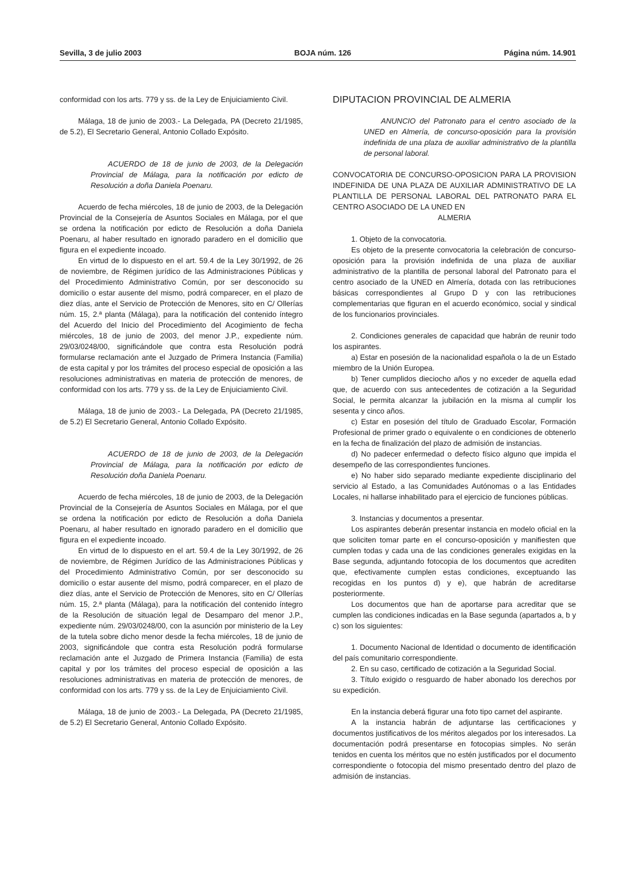Sevilla, 3 de julio 2003 BOJA núm. 126 Página núm. 14.901
conformidad con los arts. 779 y ss. de la Ley de Enjuiciamiento Civil.
Málaga, 18 de junio de 2003.- La Delegada, PA (Decreto 21/1985, de 5.2), El Secretario General, Antonio Collado Expósito.
ACUERDO de 18 de junio de 2003, de la Delegación Provincial de Málaga, para la notificación por edicto de Resolución a doña Daniela Poenaru.
Acuerdo de fecha miércoles, 18 de junio de 2003, de la Delegación Provincial de la Consejería de Asuntos Sociales en Málaga, por el que se ordena la notificación por edicto de Resolución a doña Daniela Poenaru, al haber resultado en ignorado paradero en el domicilio que figura en el expediente incoado.
En virtud de lo dispuesto en el art. 59.4 de la Ley 30/1992, de 26 de noviembre, de Régimen jurídico de las Administraciones Públicas y del Procedimiento Administrativo Común, por ser desconocido su domicilio o estar ausente del mismo, podrá comparecer, en el plazo de diez días, ante el Servicio de Protección de Menores, sito en C/ Ollerías núm. 15, 2.ª planta (Málaga), para la notificación del contenido íntegro del Acuerdo del Inicio del Procedimiento del Acogimiento de fecha miércoles, 18 de junio de 2003, del menor J.P., expediente núm. 29/03/0248/00, significándole que contra esta Resolución podrá formularse reclamación ante el Juzgado de Primera Instancia (Familia) de esta capital y por los trámites del proceso especial de oposición a las resoluciones administrativas en materia de protección de menores, de conformidad con los arts. 779 y ss. de la Ley de Enjuiciamiento Civil.
Málaga, 18 de junio de 2003.- La Delegada, PA (Decreto 21/1985, de 5.2) El Secretario General, Antonio Collado Expósito.
ACUERDO de 18 de junio de 2003, de la Delegación Provincial de Málaga, para la notificación por edicto de Resolución doña Daniela Poenaru.
Acuerdo de fecha miércoles, 18 de junio de 2003, de la Delegación Provincial de la Consejería de Asuntos Sociales en Málaga, por el que se ordena la notificación por edicto de Resolución a doña Daniela Poenaru, al haber resultado en ignorado paradero en el domicilio que figura en el expediente incoado.
En virtud de lo dispuesto en el art. 59.4 de la Ley 30/1992, de 26 de noviembre, de Régimen Jurídico de las Administraciones Públicas y del Procedimiento Administrativo Común, por ser desconocido su domicilio o estar ausente del mismo, podrá comparecer, en el plazo de diez días, ante el Servicio de Protección de Menores, sito en C/ Ollerías núm. 15, 2.ª planta (Málaga), para la notificación del contenido íntegro de la Resolución de situación legal de Desamparo del menor J.P., expediente núm. 29/03/0248/00, con la asunción por ministerio de la Ley de la tutela sobre dicho menor desde la fecha miércoles, 18 de junio de 2003, significándole que contra esta Resolución podrá formularse reclamación ante el Juzgado de Primera Instancia (Familia) de esta capital y por los trámites del proceso especial de oposición a las resoluciones administrativas en materia de protección de menores, de conformidad con los arts. 779 y ss. de la Ley de Enjuiciamiento Civil.
Málaga, 18 de junio de 2003.- La Delegada, PA (Decreto 21/1985, de 5.2) El Secretario General, Antonio Collado Expósito.
DIPUTACION PROVINCIAL DE ALMERIA
ANUNCIO del Patronato para el centro asociado de la UNED en Almería, de concurso-oposición para la provisión indefinida de una plaza de auxiliar administrativo de la plantilla de personal laboral.
CONVOCATORIA DE CONCURSO-OPOSICION PARA LA PROVISION INDEFINIDA DE UNA PLAZA DE AUXILIAR ADMINISTRATIVO DE LA PLANTILLA DE PERSONAL LABORAL DEL PATRONATO PARA EL CENTRO ASOCIADO DE LA UNED EN
ALMERIA
1. Objeto de la convocatoria.
Es objeto de la presente convocatoria la celebración de concurso-oposición para la provisión indefinida de una plaza de auxiliar administrativo de la plantilla de personal laboral del Patronato para el centro asociado de la UNED en Almería, dotada con las retribuciones básicas correspondientes al Grupo D y con las retribuciones complementarias que figuran en el acuerdo económico, social y sindical de los funcionarios provinciales.
2. Condiciones generales de capacidad que habrán de reunir todo los aspirantes.
a) Estar en posesión de la nacionalidad española o la de un Estado miembro de la Unión Europea.
b) Tener cumplidos dieciocho años y no exceder de aquella edad que, de acuerdo con sus antecedentes de cotización a la Seguridad Social, le permita alcanzar la jubilación en la misma al cumplir los sesenta y cinco años.
c) Estar en posesión del título de Graduado Escolar, Formación Profesional de primer grado o equivalente o en condiciones de obtenerlo en la fecha de finalización del plazo de admisión de instancias.
d) No padecer enfermedad o defecto físico alguno que impida el desempeño de las correspondientes funciones.
e) No haber sido separado mediante expediente disciplinario del servicio al Estado, a las Comunidades Autónomas o a las Entidades Locales, ni hallarse inhabilitado para el ejercicio de funciones públicas.
3. Instancias y documentos a presentar.
Los aspirantes deberán presentar instancia en modelo oficial en la que soliciten tomar parte en el concurso-oposición y manifiesten que cumplen todas y cada una de las condiciones generales exigidas en la Base segunda, adjuntando fotocopia de los documentos que acrediten que, efectivamente cumplen estas condiciones, exceptuando las recogidas en los puntos d) y e), que habrán de acreditarse posteriormente.
Los documentos que han de aportarse para acreditar que se cumplen las condiciones indicadas en la Base segunda (apartados a, b y c) son los siguientes:
1. Documento Nacional de Identidad o documento de identificación del país comunitario correspondiente.
2. En su caso, certificado de cotización a la Seguridad Social.
3. Título exigido o resguardo de haber abonado los derechos por su expedición.
En la instancia deberá figurar una foto tipo carnet del aspirante.
A la instancia habrán de adjuntarse las certificaciones y documentos justificativos de los méritos alegados por los interesados. La documentación podrá presentarse en fotocopias simples. No serán tenidos en cuenta los méritos que no estén justificados por el documento correspondiente o fotocopia del mismo presentado dentro del plazo de admisión de instancias.